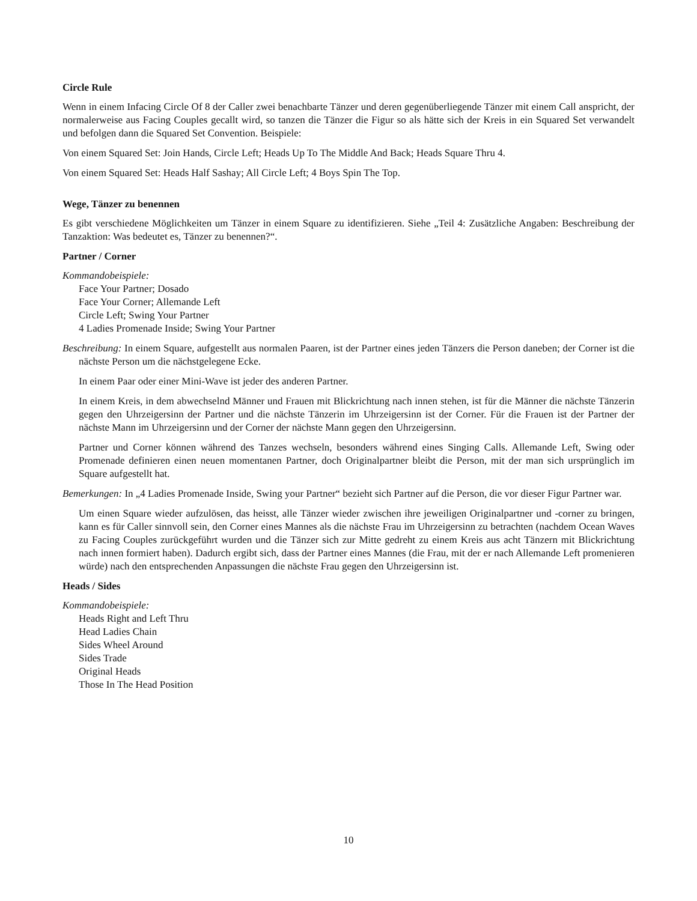Circle Rule
Wenn in einem Infacing Circle Of 8 der Caller zwei benachbarte Tänzer und deren gegenüberliegende Tänzer mit einem Call anspricht, der normalerweise aus Facing Couples gecallt wird, so tanzen die Tänzer die Figur so als hätte sich der Kreis in ein Squared Set verwandelt und befolgen dann die Squared Set Convention. Beispiele:
Von einem Squared Set: Join Hands, Circle Left; Heads Up To The Middle And Back; Heads Square Thru 4.
Von einem Squared Set: Heads Half Sashay; All Circle Left; 4 Boys Spin The Top.
Wege, Tänzer zu benennen
Es gibt verschiedene Möglichkeiten um Tänzer in einem Square zu identifizieren. Siehe „Teil 4: Zusätzliche Angaben: Beschreibung der Tanzaktion: Was bedeutet es, Tänzer zu benennen?“.
Partner / Corner
Kommandobeispiele:
Face Your Partner; Dosado
Face Your Corner; Allemande Left
Circle Left; Swing Your Partner
4 Ladies Promenade Inside; Swing Your Partner
Beschreibung: In einem Square, aufgestellt aus normalen Paaren, ist der Partner eines jeden Tänzers die Person daneben; der Corner ist die nächste Person um die nächstgelegene Ecke.
In einem Paar oder einer Mini-Wave ist jeder des anderen Partner.
In einem Kreis, in dem abwechselnd Männer und Frauen mit Blickrichtung nach innen stehen, ist für die Männer die nächste Tänzerin gegen den Uhrzeigersinn der Partner und die nächste Tänzerin im Uhrzeigersinn ist der Corner. Für die Frauen ist der Partner der nächste Mann im Uhrzeigersinn und der Corner der nächste Mann gegen den Uhrzeigersinn.
Partner und Corner können während des Tanzes wechseln, besonders während eines Singing Calls. Allemande Left, Swing oder Promenade definieren einen neuen momentanen Partner, doch Originalpartner bleibt die Person, mit der man sich ursprünglich im Square aufgestellt hat.
Bemerkungen: In „4 Ladies Promenade Inside, Swing your Partner“ bezieht sich Partner auf die Person, die vor dieser Figur Partner war.
Um einen Square wieder aufzulösen, das heisst, alle Tänzer wieder zwischen ihre jeweiligen Originalpartner und -corner zu bringen, kann es für Caller sinnvoll sein, den Corner eines Mannes als die nächste Frau im Uhrzeigersinn zu betrachten (nachdem Ocean Waves zu Facing Couples zurückgeführt wurden und die Tänzer sich zur Mitte gedreht zu einem Kreis aus acht Tänzern mit Blickrichtung nach innen formiert haben). Dadurch ergibt sich, dass der Partner eines Mannes (die Frau, mit der er nach Allemande Left promenieren würde) nach den entsprechenden Anpassungen die nächste Frau gegen den Uhrzeigersinn ist.
Heads / Sides
Kommandobeispiele:
Heads Right and Left Thru
Head Ladies Chain
Sides Wheel Around
Sides Trade
Original Heads
Those In The Head Position
10